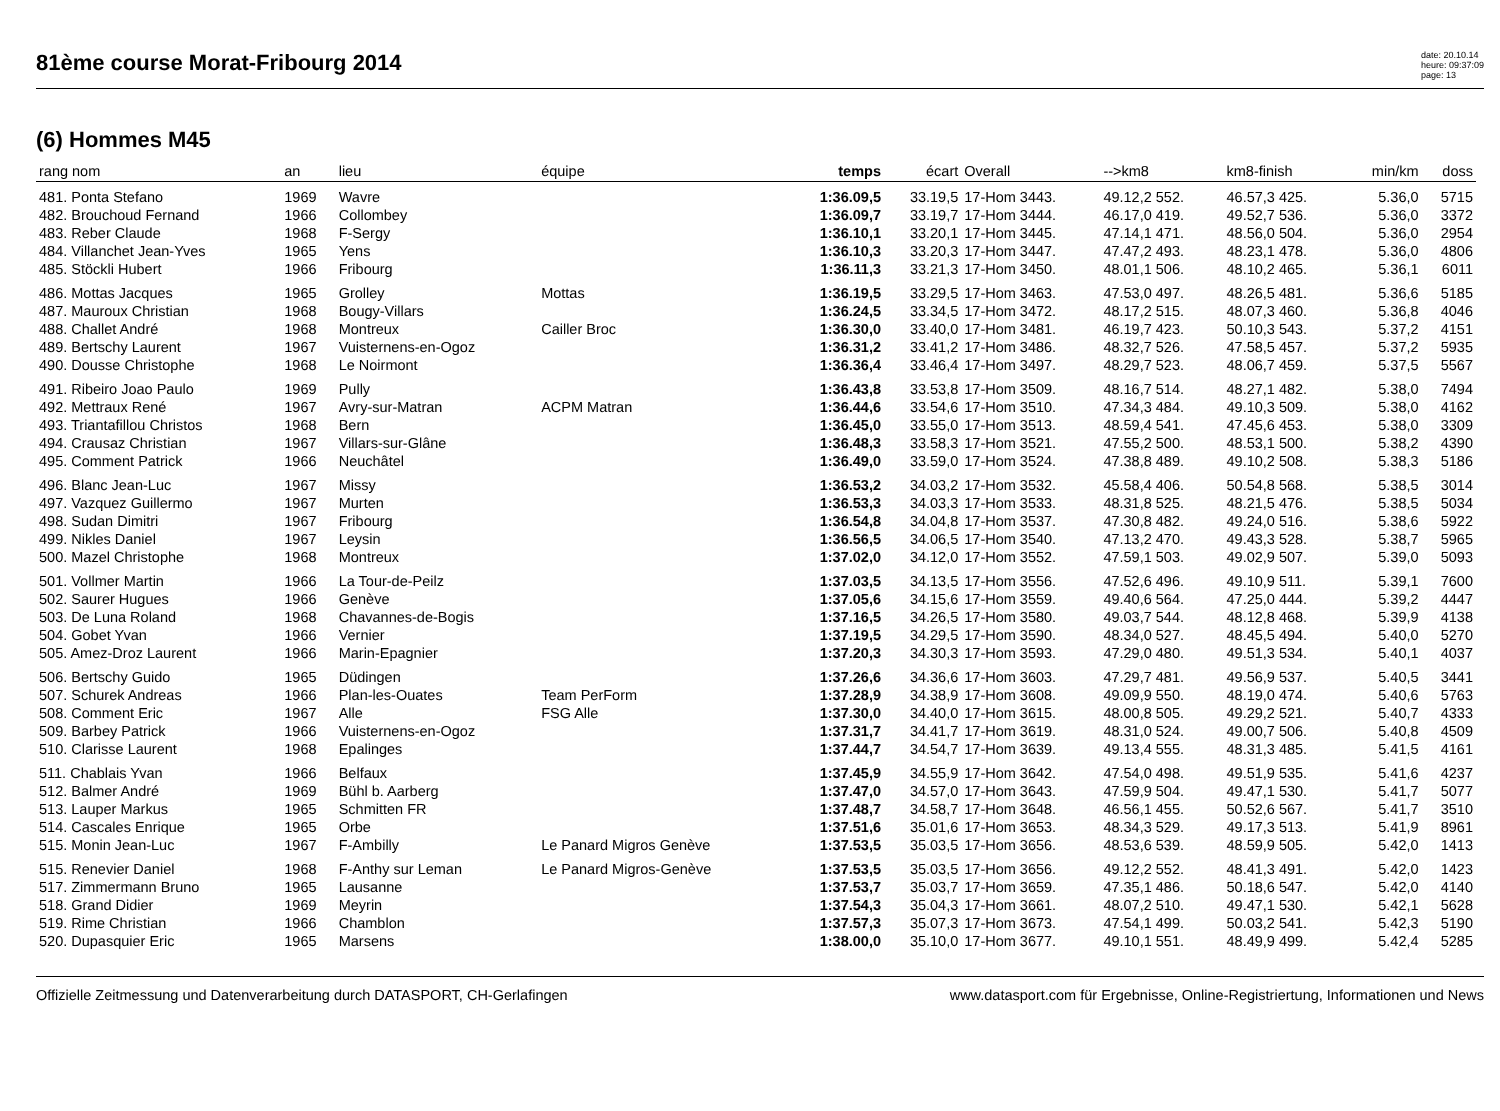81ème course Morat-Fribourg 2014
date: 20.10.14
heure: 09:37:09
page: 13
(6) Hommes M45
| rang nom | an | lieu | équipe | temps | écart | Overall | -->km8 | km8-finish | min/km | doss |
| --- | --- | --- | --- | --- | --- | --- | --- | --- | --- | --- |
| 481. Ponta Stefano | 1969 | Wavre | | 1:36.09,5 | 33.19,5 | 17-Hom 3443. | 49.12,2 552. | 46.57,3 425. | 5.36,0 | 5715 |
| 482. Brouchoud Fernand | 1966 | Collombey | | 1:36.09,7 | 33.19,7 | 17-Hom 3444. | 46.17,0 419. | 49.52,7 536. | 5.36,0 | 3372 |
| 483. Reber Claude | 1968 | F-Sergy | | 1:36.10,1 | 33.20,1 | 17-Hom 3445. | 47.14,1 471. | 48.56,0 504. | 5.36,0 | 2954 |
| 484. Villanchet Jean-Yves | 1965 | Yens | | 1:36.10,3 | 33.20,3 | 17-Hom 3447. | 47.47,2 493. | 48.23,1 478. | 5.36,0 | 4806 |
| 485. Stöckli Hubert | 1966 | Fribourg | | 1:36.11,3 | 33.21,3 | 17-Hom 3450. | 48.01,1 506. | 48.10,2 465. | 5.36,1 | 6011 |
| 486. Mottas Jacques | 1965 | Grolley | Mottas | 1:36.19,5 | 33.29,5 | 17-Hom 3463. | 47.53,0 497. | 48.26,5 481. | 5.36,6 | 5185 |
| 487. Mauroux Christian | 1968 | Bougy-Villars | | 1:36.24,5 | 33.34,5 | 17-Hom 3472. | 48.17,2 515. | 48.07,3 460. | 5.36,8 | 4046 |
| 488. Challet André | 1968 | Montreux | Cailler Broc | 1:36.30,0 | 33.40,0 | 17-Hom 3481. | 46.19,7 423. | 50.10,3 543. | 5.37,2 | 4151 |
| 489. Bertschy Laurent | 1967 | Vuisternens-en-Ogoz | | 1:36.31,2 | 33.41,2 | 17-Hom 3486. | 48.32,7 526. | 47.58,5 457. | 5.37,2 | 5935 |
| 490. Dousse Christophe | 1968 | Le Noirmont | | 1:36.36,4 | 33.46,4 | 17-Hom 3497. | 48.29,7 523. | 48.06,7 459. | 5.37,5 | 5567 |
| 491. Ribeiro Joao Paulo | 1969 | Pully | | 1:36.43,8 | 33.53,8 | 17-Hom 3509. | 48.16,7 514. | 48.27,1 482. | 5.38,0 | 7494 |
| 492. Mettraux René | 1967 | Avry-sur-Matran | ACPM Matran | 1:36.44,6 | 33.54,6 | 17-Hom 3510. | 47.34,3 484. | 49.10,3 509. | 5.38,0 | 4162 |
| 493. Triantafillou Christos | 1968 | Bern | | 1:36.45,0 | 33.55,0 | 17-Hom 3513. | 48.59,4 541. | 47.45,6 453. | 5.38,0 | 3309 |
| 494. Crausaz Christian | 1967 | Villars-sur-Glâne | | 1:36.48,3 | 33.58,3 | 17-Hom 3521. | 47.55,2 500. | 48.53,1 500. | 5.38,2 | 4390 |
| 495. Comment Patrick | 1966 | Neuchâtel | | 1:36.49,0 | 33.59,0 | 17-Hom 3524. | 47.38,8 489. | 49.10,2 508. | 5.38,3 | 5186 |
| 496. Blanc Jean-Luc | 1967 | Missy | | 1:36.53,2 | 34.03,2 | 17-Hom 3532. | 45.58,4 406. | 50.54,8 568. | 5.38,5 | 3014 |
| 497. Vazquez Guillermo | 1967 | Murten | | 1:36.53,3 | 34.03,3 | 17-Hom 3533. | 48.31,8 525. | 48.21,5 476. | 5.38,5 | 5034 |
| 498. Sudan Dimitri | 1967 | Fribourg | | 1:36.54,8 | 34.04,8 | 17-Hom 3537. | 47.30,8 482. | 49.24,0 516. | 5.38,6 | 5922 |
| 499. Nikles Daniel | 1967 | Leysin | | 1:36.56,5 | 34.06,5 | 17-Hom 3540. | 47.13,2 470. | 49.43,3 528. | 5.38,7 | 5965 |
| 500. Mazel Christophe | 1968 | Montreux | | 1:37.02,0 | 34.12,0 | 17-Hom 3552. | 47.59,1 503. | 49.02,9 507. | 5.39,0 | 5093 |
| 501. Vollmer Martin | 1966 | La Tour-de-Peilz | | 1:37.03,5 | 34.13,5 | 17-Hom 3556. | 47.52,6 496. | 49.10,9 511. | 5.39,1 | 7600 |
| 502. Saurer Hugues | 1966 | Genève | | 1:37.05,6 | 34.15,6 | 17-Hom 3559. | 49.40,6 564. | 47.25,0 444. | 5.39,2 | 4447 |
| 503. De Luna Roland | 1968 | Chavannes-de-Bogis | | 1:37.16,5 | 34.26,5 | 17-Hom 3580. | 49.03,7 544. | 48.12,8 468. | 5.39,9 | 4138 |
| 504. Gobet Yvan | 1966 | Vernier | | 1:37.19,5 | 34.29,5 | 17-Hom 3590. | 48.34,0 527. | 48.45,5 494. | 5.40,0 | 5270 |
| 505. Amez-Droz Laurent | 1966 | Marin-Epagnier | | 1:37.20,3 | 34.30,3 | 17-Hom 3593. | 47.29,0 480. | 49.51,3 534. | 5.40,1 | 4037 |
| 506. Bertschy Guido | 1965 | Düdingen | | 1:37.26,6 | 34.36,6 | 17-Hom 3603. | 47.29,7 481. | 49.56,9 537. | 5.40,5 | 3441 |
| 507. Schurek Andreas | 1966 | Plan-les-Ouates | Team PerForm | 1:37.28,9 | 34.38,9 | 17-Hom 3608. | 49.09,9 550. | 48.19,0 474. | 5.40,6 | 5763 |
| 508. Comment Eric | 1967 | Alle | FSG Alle | 1:37.30,0 | 34.40,0 | 17-Hom 3615. | 48.00,8 505. | 49.29,2 521. | 5.40,7 | 4333 |
| 509. Barbey Patrick | 1966 | Vuisternens-en-Ogoz | | 1:37.31,7 | 34.41,7 | 17-Hom 3619. | 48.31,0 524. | 49.00,7 506. | 5.40,8 | 4509 |
| 510. Clarisse Laurent | 1968 | Epalinges | | 1:37.44,7 | 34.54,7 | 17-Hom 3639. | 49.13,4 555. | 48.31,3 485. | 5.41,5 | 4161 |
| 511. Chablais Yvan | 1966 | Belfaux | | 1:37.45,9 | 34.55,9 | 17-Hom 3642. | 47.54,0 498. | 49.51,9 535. | 5.41,6 | 4237 |
| 512. Balmer André | 1969 | Bühl b. Aarberg | | 1:37.47,0 | 34.57,0 | 17-Hom 3643. | 47.59,9 504. | 49.47,1 530. | 5.41,7 | 5077 |
| 513. Lauper Markus | 1965 | Schmitten FR | | 1:37.48,7 | 34.58,7 | 17-Hom 3648. | 46.56,1 455. | 50.52,6 567. | 5.41,7 | 3510 |
| 514. Cascales Enrique | 1965 | Orbe | | 1:37.51,6 | 35.01,6 | 17-Hom 3653. | 48.34,3 529. | 49.17,3 513. | 5.41,9 | 8961 |
| 515. Monin Jean-Luc | 1967 | F-Ambilly | Le Panard Migros Genève | 1:37.53,5 | 35.03,5 | 17-Hom 3656. | 48.53,6 539. | 48.59,9 505. | 5.42,0 | 1413 |
| 515. Renevier Daniel | 1968 | F-Anthy sur Leman | Le Panard Migros-Genève | 1:37.53,5 | 35.03,5 | 17-Hom 3656. | 49.12,2 552. | 48.41,3 491. | 5.42,0 | 1423 |
| 517. Zimmermann Bruno | 1965 | Lausanne | | 1:37.53,7 | 35.03,7 | 17-Hom 3659. | 47.35,1 486. | 50.18,6 547. | 5.42,0 | 4140 |
| 518. Grand Didier | 1969 | Meyrin | | 1:37.54,3 | 35.04,3 | 17-Hom 3661. | 48.07,2 510. | 49.47,1 530. | 5.42,1 | 5628 |
| 519. Rime Christian | 1966 | Chamblon | | 1:37.57,3 | 35.07,3 | 17-Hom 3673. | 47.54,1 499. | 50.03,2 541. | 5.42,3 | 5190 |
| 520. Dupasquier Eric | 1965 | Marsens | | 1:38.00,0 | 35.10,0 | 17-Hom 3677. | 49.10,1 551. | 48.49,9 499. | 5.42,4 | 5285 |
Offizielle Zeitmessung und Datenverarbeitung durch DATASPORT, CH-Gerlafingen www.datasport.com für Ergebnisse, Online-Registriertung, Informationen und News